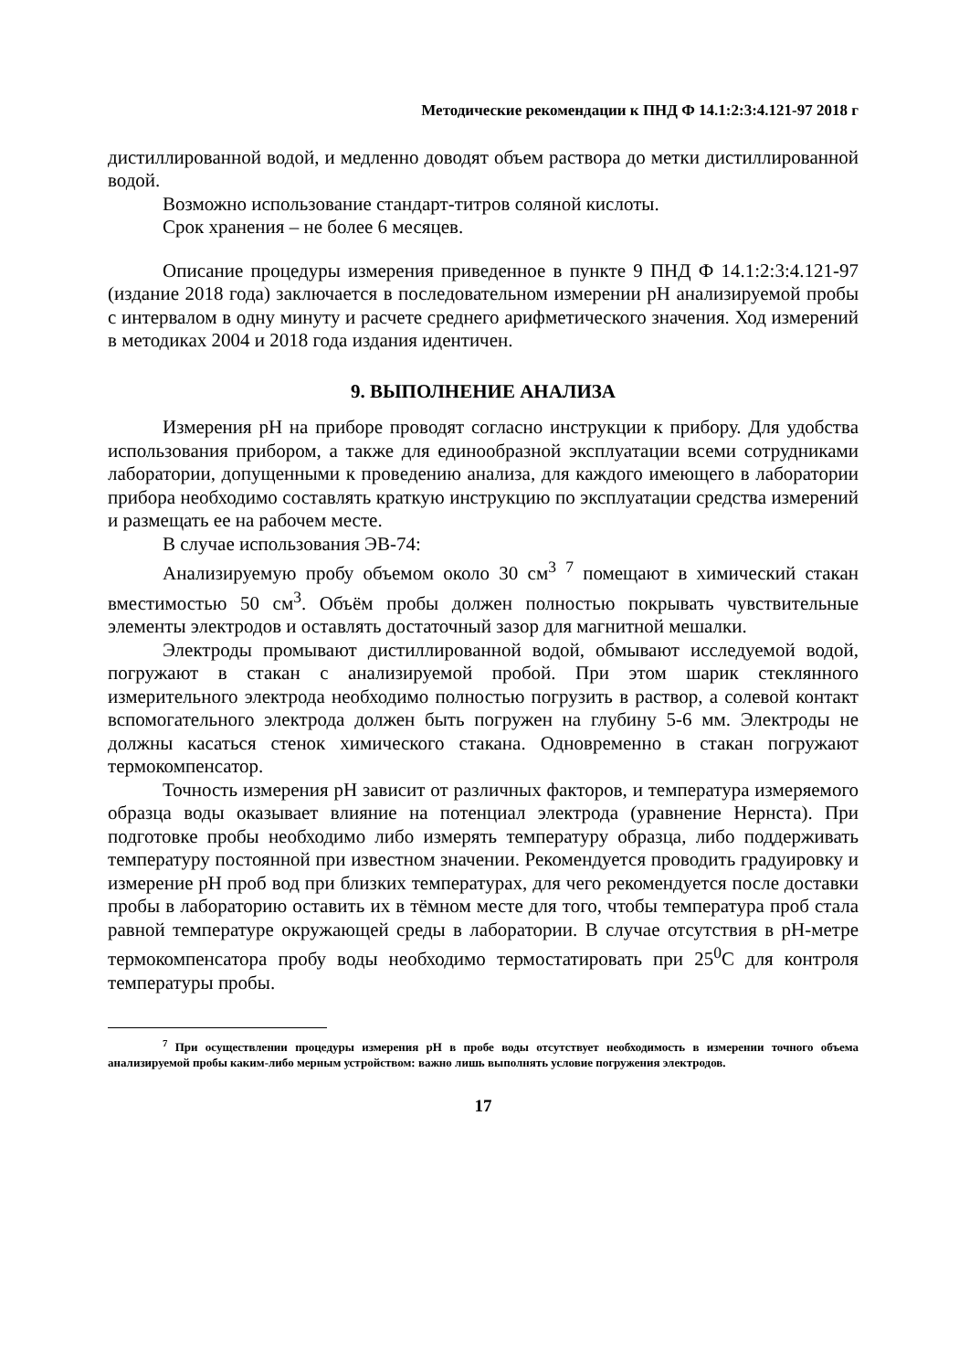Методические рекомендации к ПНД Ф 14.1:2:3:4.121-97 2018 г
дистиллированной водой, и медленно доводят объем раствора до метки дистиллированной водой.
Возможно использование стандарт-титров соляной кислоты.
Срок хранения – не более 6 месяцев.
Описание процедуры измерения приведенное в пункте 9 ПНД Ф 14.1:2:3:4.121-97 (издание 2018 года) заключается в последовательном измерении pH анализируемой пробы с интервалом в одну минуту и расчете среднего арифметического значения. Ход измерений в методиках 2004 и 2018 года издания идентичен.
9. ВЫПОЛНЕНИЕ АНАЛИЗА
Измерения pH на приборе проводят согласно инструкции к прибору. Для удобства использования прибором, а также для единообразной эксплуатации всеми сотрудниками лаборатории, допущенными к проведению анализа, для каждого имеющего в лаборатории прибора необходимо составлять краткую инструкцию по эксплуатации средства измерений и размещать ее на рабочем месте.
В случае использования ЭВ-74:
Анализируемую пробу объемом около 30 см<sup>3</sup> <sup>7</sup> помещают в химический стакан вместимостью 50 см<sup>3</sup>. Объём пробы должен полностью покрывать чувствительные элементы электродов и оставлять достаточный зазор для магнитной мешалки.
Электроды промывают дистиллированной водой, обмывают исследуемой водой, погружают в стакан с анализируемой пробой. При этом шарик стеклянного измерительного электрода необходимо полностью погрузить в раствор, а солевой контакт вспомогательного электрода должен быть погружен на глубину 5-6 мм. Электроды не должны касаться стенок химического стакана. Одновременно в стакан погружают термокомпенсатор.
Точность измерения pH зависит от различных факторов, и температура измеряемого образца воды оказывает влияние на потенциал электрода (уравнение Нернста). При подготовке пробы необходимо либо измерять температуру образца, либо поддерживать температуру постоянной при известном значении. Рекомендуется проводить градуировку и измерение pH проб вод при близких температурах, для чего рекомендуется после доставки пробы в лабораторию оставить их в тёмном месте для того, чтобы температура проб стала равной температуре окружающей среды в лаборатории. В случае отсутствия в pH-метре термокомпенсатора пробу воды необходимо термостатировать при 25<sup>0</sup>С для контроля температуры пробы.
<sup>7</sup> При осуществлении процедуры измерения pH в пробе воды отсутствует необходимость в измерении точного объема анализируемой пробы каким-либо мерным устройством: важно лишь выполнять условие погружения электродов.
17